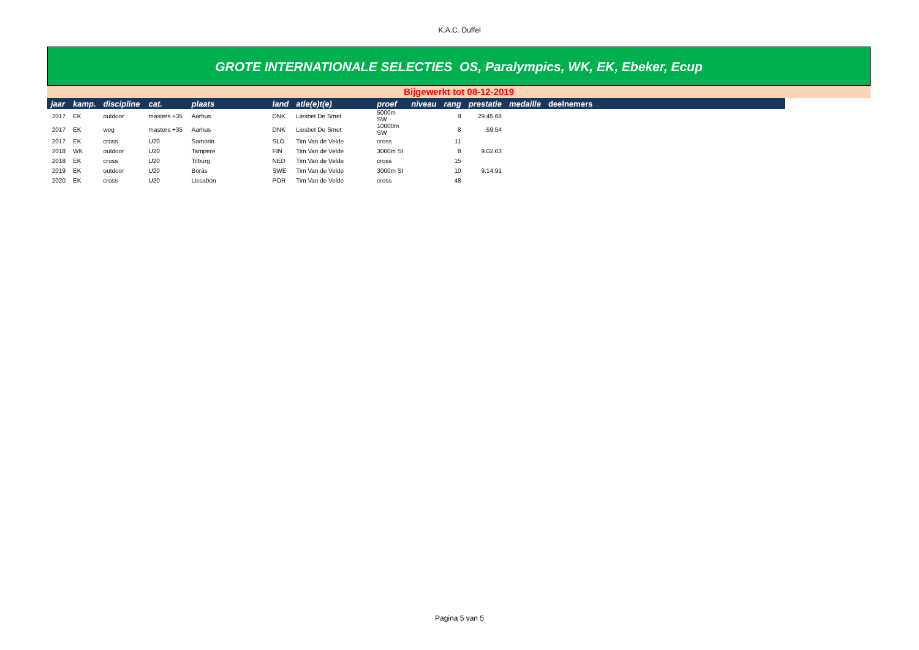K.A.C. Duffel
GROTE INTERNATIONALE SELECTIES OS, Paralympics, WK, EK, Ebeker, Ecup
Bijgewerkt tot 08-12-2019
| jaar | kamp. | discipline | cat. | plaats | land | atle(e)t(e) | proef | niveau | rang | prestatie | medaille | deelnemers |
| --- | --- | --- | --- | --- | --- | --- | --- | --- | --- | --- | --- | --- |
| 2017 | EK | outdoor | masters +35 | Aarhus | DNK | Liesbet De Smet | 5000m SW | | 9 | 29.45.68 | | |
| 2017 | EK | weg | masters +35 | Aarhus | DNK | Liesbet De Smet | 10000m SW | | 8 | 59.54 | | |
| 2017 | EK | cross | U20 | Samorin | SLO | Tim Van de Velde | cross | | 11 | | | |
| 2018 | WK | outdoor | U20 | Tampere | FIN | Tim Van de Velde | 3000m St | | 8 | 9.02.03 | | |
| 2018 | EK | cross | U20 | Tilburg | NED | Tim Van de Velde | cross | | 15 | | | |
| 2019 | EK | outdoor | U20 | Boräs | SWE | Tim Van de Velde | 3000m St | | 10 | 9.14.91 | | |
| 2020 | EK | cross | U20 | Lissabon | POR | Tim Van de Velde | cross | | 48 | | | |
Pagina 5 van 5